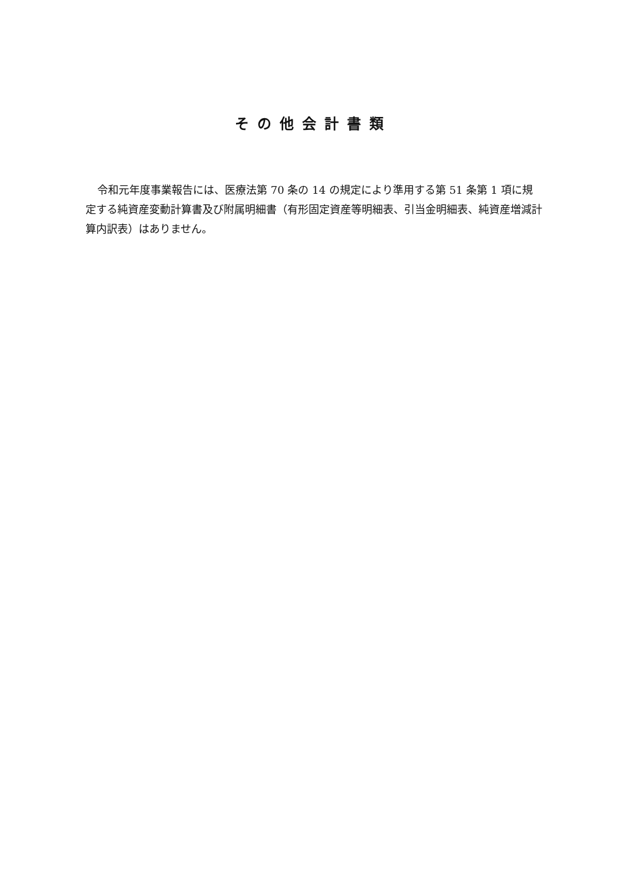その他会計書類
令和元年度事業報告には、医療法第 70 条の 14 の規定により準用する第 51 条第 1 項に規定する純資産変動計算書及び附属明細書（有形固定資産等明細表、引当金明細表、純資産増減計算内訳表）はありません。